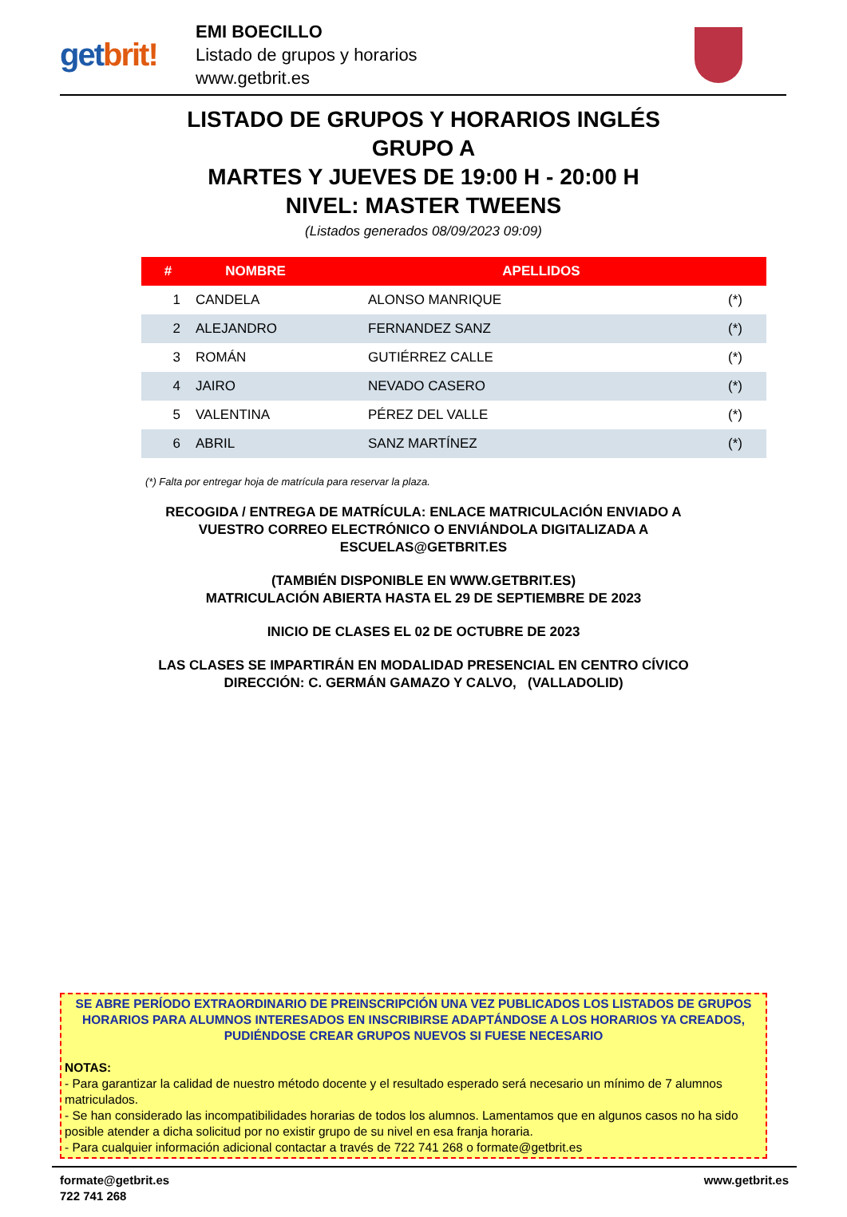getbrit!
EMI BOECILLO
Listado de grupos y horarios
www.getbrit.es
LISTADO DE GRUPOS Y HORARIOS INGLÉS
GRUPO A
MARTES Y JUEVES DE 19:00 H - 20:00 H
NIVEL: MASTER TWEENS
(Listados generados 08/09/2023 09:09)
| # | NOMBRE | APELLIDOS | |
| --- | --- | --- | --- |
| 1 | CANDELA | ALONSO MANRIQUE | (*) |
| 2 | ALEJANDRO | FERNANDEZ SANZ | (*) |
| 3 | ROMÁN | GUTIÉRREZ CALLE | (*) |
| 4 | JAIRO | NEVADO CASERO | (*) |
| 5 | VALENTINA | PÉREZ DEL VALLE | (*) |
| 6 | ABRIL | SANZ MARTÍNEZ | (*) |
(*) Falta por entregar hoja de matrícula para reservar la plaza.
RECOGIDA / ENTREGA DE MATRÍCULA: ENLACE MATRICULACIÓN ENVIADO A
VUESTRO CORREO ELECTRÓNICO O ENVIÁNDOLA DIGITALIZADA A
ESCUELAS@GETBRIT.ES
(TAMBIÉN DISPONIBLE EN WWW.GETBRIT.ES)
MATRICULACIÓN ABIERTA HASTA EL 29 DE SEPTIEMBRE DE 2023
INICIO DE CLASES EL 02 DE OCTUBRE DE 2023
LAS CLASES SE IMPARTIRÁN EN MODALIDAD PRESENCIAL EN CENTRO CÍVICO
DIRECCIÓN: C. GERMÁN GAMAZO Y CALVO, (VALLADOLID)
SE ABRE PERÍODO EXTRAORDINARIO DE PREINSCRIPCIÓN UNA VEZ PUBLICADOS LOS LISTADOS DE GRUPOS HORARIOS PARA ALUMNOS INTERESADOS EN INSCRIBIRSE ADAPTÁNDOSE A LOS HORARIOS YA CREADOS, PUDIÉNDOSE CREAR GRUPOS NUEVOS SI FUESE NECESARIO
NOTAS:
- Para garantizar la calidad de nuestro método docente y el resultado esperado será necesario un mínimo de 7 alumnos matriculados.
- Se han considerado las incompatibilidades horarias de todos los alumnos. Lamentamos que en algunos casos no ha sido posible atender a dicha solicitud por no existir grupo de su nivel en esa franja horaria.
- Para cualquier información adicional contactar a través de 722 741 268 o formate@getbrit.es
formate@getbrit.es
722 741 268
www.getbrit.es